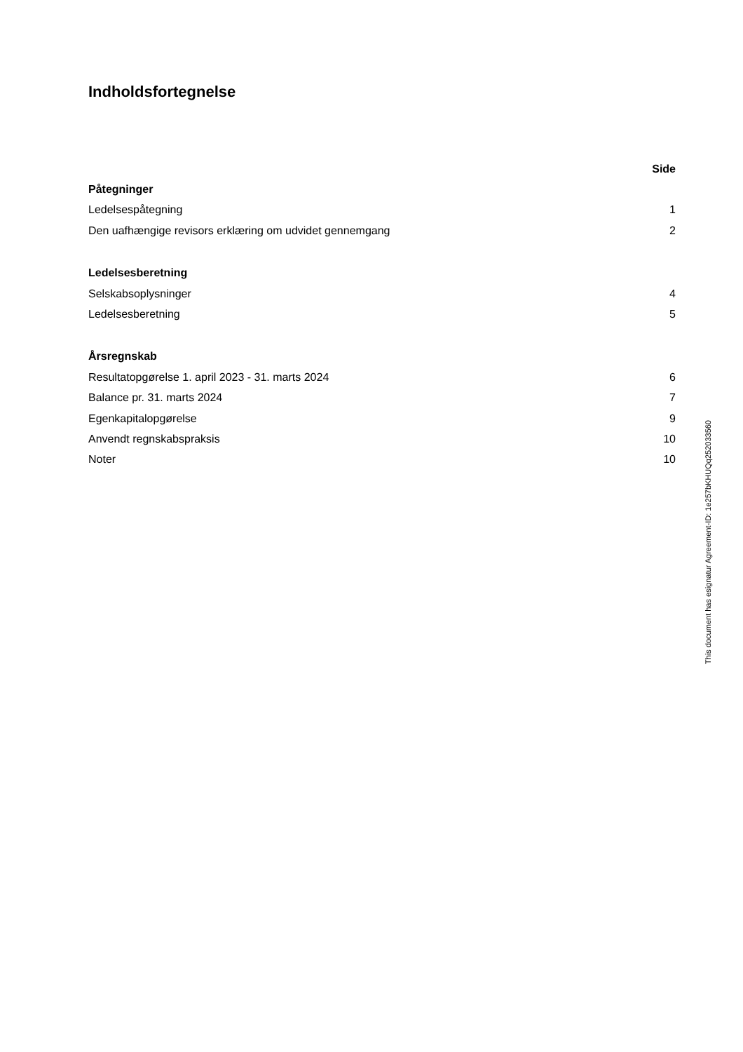Indholdsfortegnelse
| | Side |
| Påtegninger | |
| Ledelsespåtegning | 1 |
| Den uafhængige revisors erklæring om udvidet gennemgang | 2 |
| Ledelsesberetning | |
| Selskabsoplysninger | 4 |
| Ledelsesberetning | 5 |
| Årsregnskab | |
| Resultatopgørelse 1. april 2023 - 31. marts 2024 | 6 |
| Balance pr. 31. marts 2024 | 7 |
| Egenkapitalopgørelse | 9 |
| Anvendt regnskabspraksis | 10 |
| Noter | 10 |
This document has esignatur Agreement-ID: 1e257bKHUQq252033560